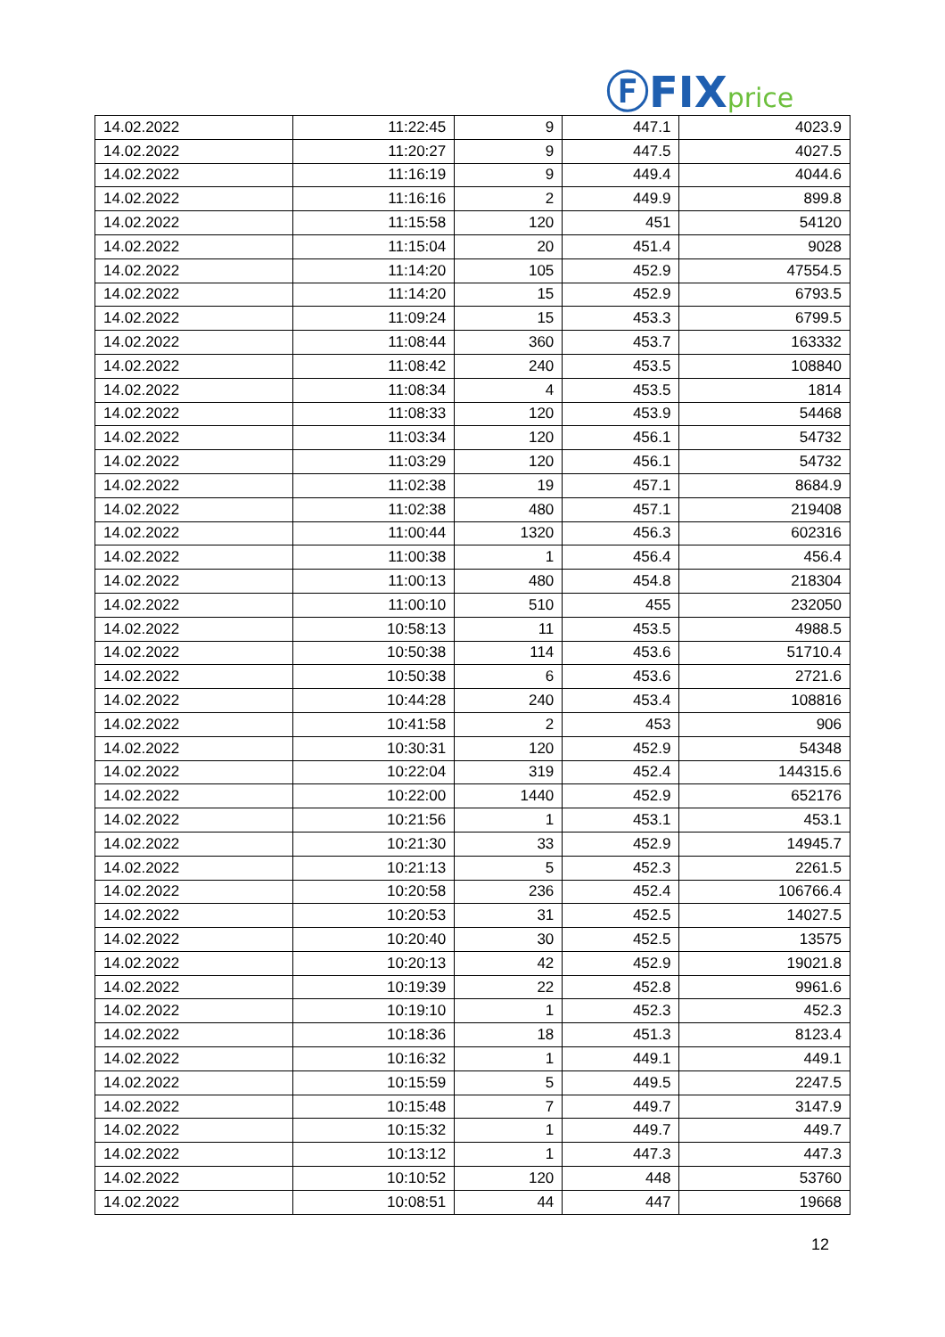ⒻFIXprice
| 14.02.2022 | 11:22:45 | 9 | 447.1 | 4023.9 |
| 14.02.2022 | 11:20:27 | 9 | 447.5 | 4027.5 |
| 14.02.2022 | 11:16:19 | 9 | 449.4 | 4044.6 |
| 14.02.2022 | 11:16:16 | 2 | 449.9 | 899.8 |
| 14.02.2022 | 11:15:58 | 120 | 451 | 54120 |
| 14.02.2022 | 11:15:04 | 20 | 451.4 | 9028 |
| 14.02.2022 | 11:14:20 | 105 | 452.9 | 47554.5 |
| 14.02.2022 | 11:14:20 | 15 | 452.9 | 6793.5 |
| 14.02.2022 | 11:09:24 | 15 | 453.3 | 6799.5 |
| 14.02.2022 | 11:08:44 | 360 | 453.7 | 163332 |
| 14.02.2022 | 11:08:42 | 240 | 453.5 | 108840 |
| 14.02.2022 | 11:08:34 | 4 | 453.5 | 1814 |
| 14.02.2022 | 11:08:33 | 120 | 453.9 | 54468 |
| 14.02.2022 | 11:03:34 | 120 | 456.1 | 54732 |
| 14.02.2022 | 11:03:29 | 120 | 456.1 | 54732 |
| 14.02.2022 | 11:02:38 | 19 | 457.1 | 8684.9 |
| 14.02.2022 | 11:02:38 | 480 | 457.1 | 219408 |
| 14.02.2022 | 11:00:44 | 1320 | 456.3 | 602316 |
| 14.02.2022 | 11:00:38 | 1 | 456.4 | 456.4 |
| 14.02.2022 | 11:00:13 | 480 | 454.8 | 218304 |
| 14.02.2022 | 11:00:10 | 510 | 455 | 232050 |
| 14.02.2022 | 10:58:13 | 11 | 453.5 | 4988.5 |
| 14.02.2022 | 10:50:38 | 114 | 453.6 | 51710.4 |
| 14.02.2022 | 10:50:38 | 6 | 453.6 | 2721.6 |
| 14.02.2022 | 10:44:28 | 240 | 453.4 | 108816 |
| 14.02.2022 | 10:41:58 | 2 | 453 | 906 |
| 14.02.2022 | 10:30:31 | 120 | 452.9 | 54348 |
| 14.02.2022 | 10:22:04 | 319 | 452.4 | 144315.6 |
| 14.02.2022 | 10:22:00 | 1440 | 452.9 | 652176 |
| 14.02.2022 | 10:21:56 | 1 | 453.1 | 453.1 |
| 14.02.2022 | 10:21:30 | 33 | 452.9 | 14945.7 |
| 14.02.2022 | 10:21:13 | 5 | 452.3 | 2261.5 |
| 14.02.2022 | 10:20:58 | 236 | 452.4 | 106766.4 |
| 14.02.2022 | 10:20:53 | 31 | 452.5 | 14027.5 |
| 14.02.2022 | 10:20:40 | 30 | 452.5 | 13575 |
| 14.02.2022 | 10:20:13 | 42 | 452.9 | 19021.8 |
| 14.02.2022 | 10:19:39 | 22 | 452.8 | 9961.6 |
| 14.02.2022 | 10:19:10 | 1 | 452.3 | 452.3 |
| 14.02.2022 | 10:18:36 | 18 | 451.3 | 8123.4 |
| 14.02.2022 | 10:16:32 | 1 | 449.1 | 449.1 |
| 14.02.2022 | 10:15:59 | 5 | 449.5 | 2247.5 |
| 14.02.2022 | 10:15:48 | 7 | 449.7 | 3147.9 |
| 14.02.2022 | 10:15:32 | 1 | 449.7 | 449.7 |
| 14.02.2022 | 10:13:12 | 1 | 447.3 | 447.3 |
| 14.02.2022 | 10:10:52 | 120 | 448 | 53760 |
| 14.02.2022 | 10:08:51 | 44 | 447 | 19668 |
12